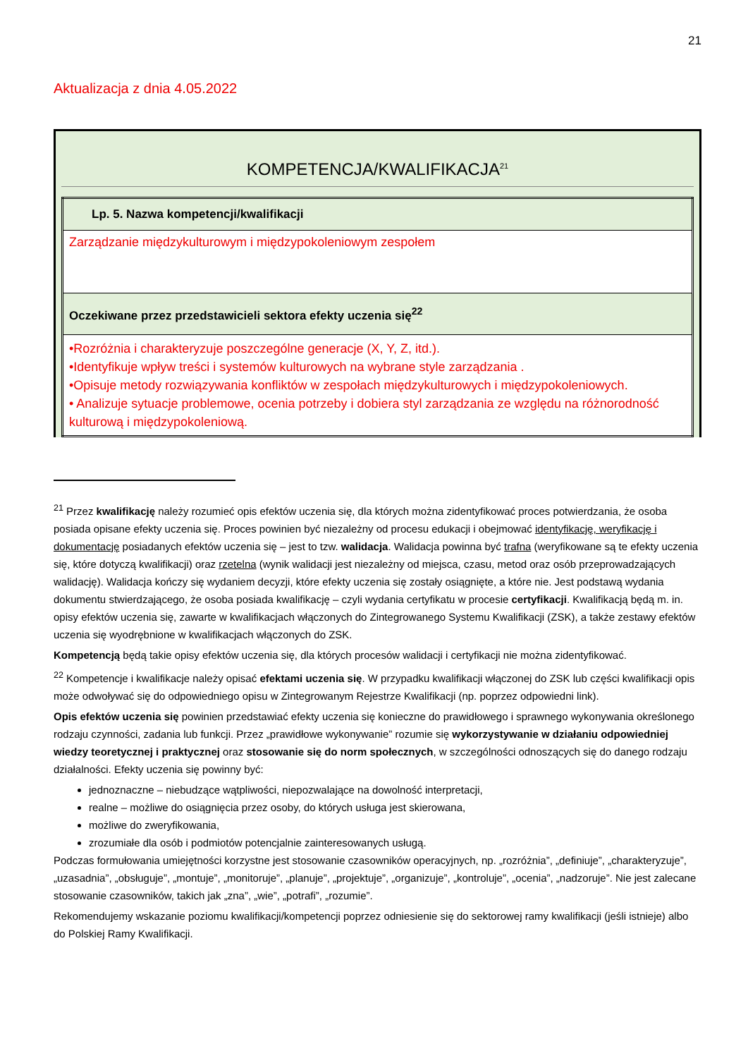21
Aktualizacja z dnia 4.05.2022
KOMPETENCJA/KWALIFIKACJA<sup>21</sup>
| Lp. 5. Nazwa kompetencji/kwalifikacji |
| Zarządzanie międzykulturowym i międzypokoleniowym zespołem |
| Oczekiwane przez przedstawicieli sektora efekty uczenia się<sup>22</sup> |
| •Rozróżnia i charakteryzuje poszczególne generacje (X, Y, Z, itd.). •Identyfikuje wpływ treści i systemów kulturowych na wybrane style zarządzania . •Opisuje metody rozwiązywania konfliktów w zespołach międzykulturowych i międzypokoleniowych. • Analizuje sytuacje problemowe, ocenia potrzeby i dobiera styl zarządzania ze względu na różnorodność kulturową i międzypokoleniową. |
<sup>21</sup> Przez kwalifikację należy rozumieć opis efektów uczenia się, dla których można zidentyfikować proces potwierdzania, że osoba posiada opisane efekty uczenia się. Proces powinien być niezależny od procesu edukacji i obejmować identyfikację, weryfikację i dokumentację posiadanych efektów uczenia się – jest to tzw. walidacja. Walidacja powinna być trafna (weryfikowane są te efekty uczenia się, które dotyczą kwalifikacji) oraz rzetelna (wynik walidacji jest niezależny od miejsca, czasu, metod oraz osób przeprowadzających walidację). Walidacja kończy się wydaniem decyzji, które efekty uczenia się zostały osiągnięte, a które nie. Jest podstawą wydania dokumentu stwierdzającego, że osoba posiada kwalifikację – czyli wydania certyfikatu w procesie certyfikacji. Kwalifikacją będą m. in. opisy efektów uczenia się, zawarte w kwalifikacjach włączonych do Zintegrowanego Systemu Kwalifikacji (ZSK), a także zestawy efektów uczenia się wyodrębnione w kwalifikacjach włączonych do ZSK.
Kompetencją będą takie opisy efektów uczenia się, dla których procesów walidacji i certyfikacji nie można zidentyfikować.
<sup>22</sup> Kompetencje i kwalifikacje należy opisać efektami uczenia się. W przypadku kwalifikacji włączonej do ZSK lub części kwalifikacji opis może odwoływać się do odpowiedniego opisu w Zintegrowanym Rejestrze Kwalifikacji (np. poprzez odpowiedni link).
Opis efektów uczenia się powinien przedstawiać efekty uczenia się konieczne do prawidłowego i sprawnego wykonywania określonego rodzaju czynności, zadania lub funkcji. Przez „prawidłowe wykonywanie” rozumie się wykorzystywanie w działaniu odpowiedniej wiedzy teoretycznej i praktycznej oraz stosowanie się do norm społecznych, w szczególności odnoszących się do danego rodzaju działalności. Efekty uczenia się powinny być:
jednoznaczne – niebudzące wątpliwości, niepozwalające na dowolność interpretacji,
realne – możliwe do osiągnięcia przez osoby, do których usługa jest skierowana,
możliwe do zweryfikowania,
zrozumiałe dla osób i podmiotów potencjalnie zainteresowanych usługą.
Podczas formułowania umiejętności korzystne jest stosowanie czasowników operacyjnych, np. „rozróżnia”, „definiuje”, „charakteryzuje”, „uzasadnia”, „obsługuje”, „montuje”, „monitoruje”, „planuje”, „projektuje”, „organizuje”, „kontroluje”, „ocenia”, „nadzoruje”. Nie jest zalecane stosowanie czasowników, takich jak „zna”, „wie”, „potrafi”, „rozumie”.
Rekomendujemy wskazanie poziomu kwalifikacji/kompetencji poprzez odniesienie się do sektorowej ramy kwalifikacji (jeśli istnieje) albo do Polskiej Ramy Kwalifikacji.